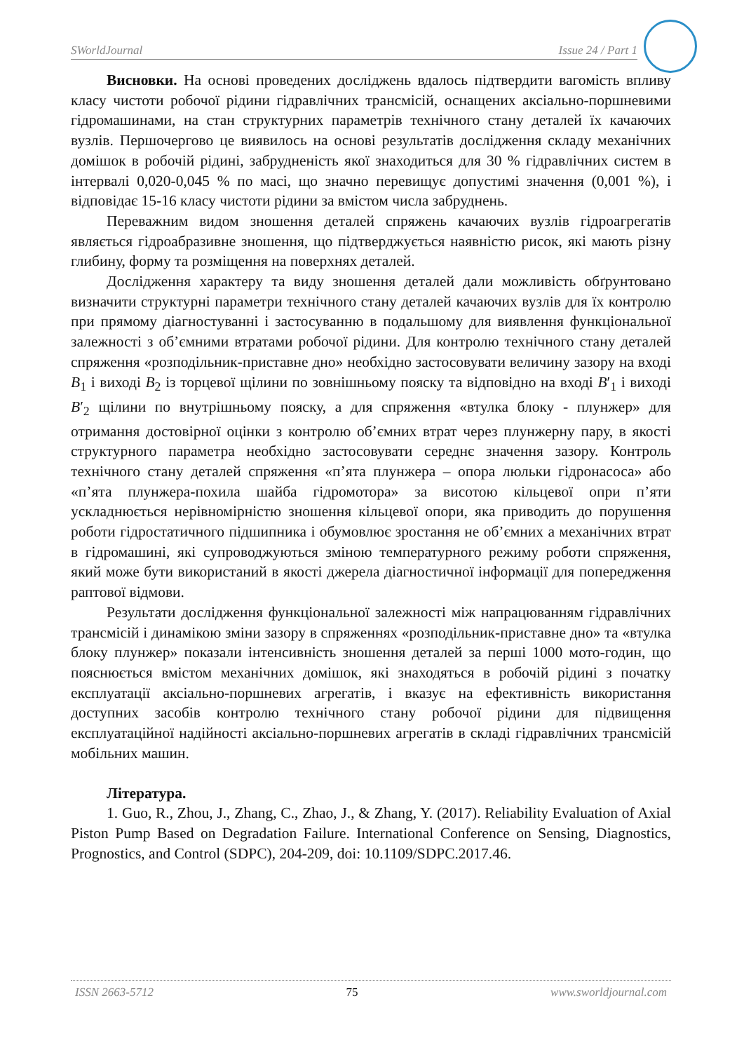SWorldJournal Issue 24 / Part 1
Висновки. На основі проведених досліджень вдалось підтвердити вагомість впливу класу чистоти робочої рідини гідравлічних трансмісій, оснащених аксіально-поршневими гідромашинами, на стан структурних параметрів технічного стану деталей їх качаючих вузлів. Першочергово це виявилось на основі результатів дослідження складу механічних домішок в робочій рідині, забрудненість якої знаходиться для 30 % гідравлічних систем в інтервалі 0,020-0,045 % по масі, що значно перевищує допустимі значення (0,001 %), і відповідає 15-16 класу чистоти рідини за вмістом числа забруднень.
Переважним видом зношення деталей спряжень качаючих вузлів гідроагрегатів являється гідроабразивне зношення, що підтверджується наявністю рисок, які мають різну глибину, форму та розміщення на поверхнях деталей.
Дослідження характеру та виду зношення деталей дали можливість обґрунтовано визначити структурні параметри технічного стану деталей качаючих вузлів для їх контролю при прямому діагностуванні і застосуванню в подальшому для виявлення функціональної залежності з об’ємними втратами робочої рідини. Для контролю технічного стану деталей спряження «розподільник-приставне дно» необхідно застосовувати величину зазору на вході B<sub>1</sub> і виході B<sub>2</sub> із торцевої щілини по зовнішньому пояску та відповідно на вході B′<sub>1</sub> і виході B′<sub>2</sub> щілини по внутрішньому пояску, а для спряження «втулка блоку - плунжер» для отримання достовірної оцінки з контролю об’ємних втрат через плунжерну пару, в якості структурного параметра необхідно застосовувати середнє значення зазору. Контроль технічного стану деталей спряження «п’ята плунжера – опора люльки гідронасоса» або «п’ята плунжера-похила шайба гідромотора» за висотою кільцевої опри п’яти ускладнюється нерівномірністю зношення кільцевої опори, яка приводить до порушення роботи гідростатичного підшипника і обумовлює зростання не об’ємних а механічних втрат в гідромашині, які супроводжуються зміною температурного режиму роботи спряження, який може бути використаний в якості джерела діагностичної інформації для попередження раптової відмови.
Результати дослідження функціональної залежності між напрацюванням гідравлічних трансмісій і динамікою зміни зазору в спряженнях «розподільник-приставне дно» та «втулка блоку плунжер» показали інтенсивність зношення деталей за перші 1000 мото-годин, що пояснюється вмістом механічних домішок, які знаходяться в робочій рідині з початку експлуатації аксіально-поршневих агрегатів, і вказує на ефективність використання доступних засобів контролю технічного стану робочої рідини для підвищення експлуатаційної надійності аксіально-поршневих агрегатів в складі гідравлічних трансмісій мобільних машин.
Література.
1. Guo, R., Zhou, J., Zhang, C., Zhao, J., & Zhang, Y. (2017). Reliability Evaluation of Axial Piston Pump Based on Degradation Failure. International Conference on Sensing, Diagnostics, Prognostics, and Control (SDPC), 204-209, doi: 10.1109/SDPC.2017.46.
ISSN 2663-5712 75 www.sworldjournal.com